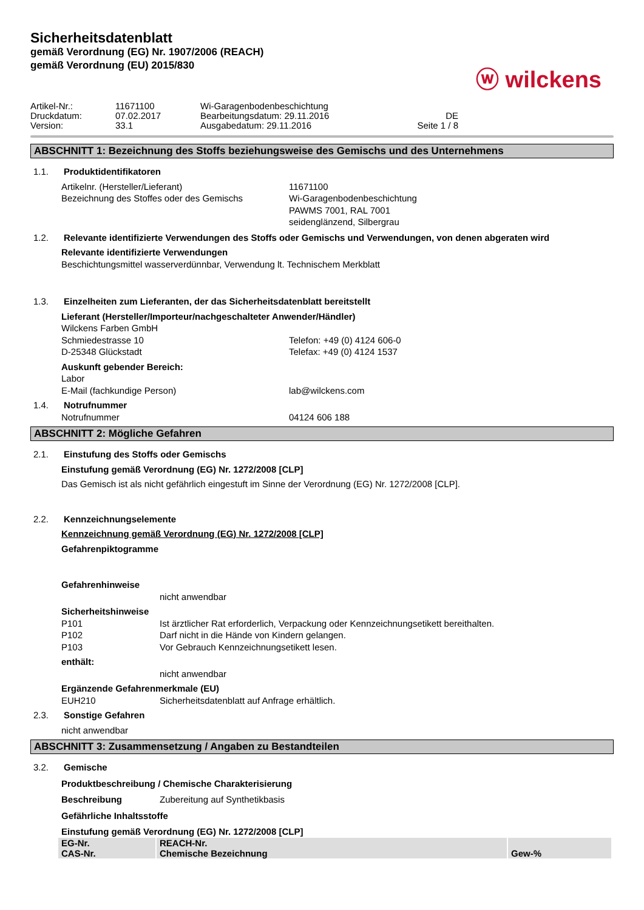Sicherheitsdatenblatt
gemäß Verordnung (EG) Nr. 1907/2006 (REACH)
gemäß Verordnung (EU) 2015/830
ⓦ wilckens
Artikel-Nr.:
11671100
Wi-Garagenbodenbeschichtung
Druckdatum:
07.02.2017
Bearbeitungsdatum: 29.11.2016
DE
Version:
33.1
Ausgabedatum: 29.11.2016
Seite 1 / 8
ABSCHNITT 1: Bezeichnung des Stoffs beziehungsweise des Gemischs und des Unternehmens
1.1. Produktidentifikatoren
Artikelnr. (Hersteller/Lieferant)
11671100
Bezeichnung des Stoffes oder des Gemischs
Wi-Garagenbodenbeschichtung
PAWMS 7001, RAL 7001
seidenglänzend, Silbergrau
1.2. Relevante identifizierte Verwendungen des Stoffs oder Gemischs und Verwendungen, von denen abgeraten wird
Relevante identifizierte Verwendungen
Beschichtungsmittel wasserverdünnbar, Verwendung lt. Technischem Merkblatt
1.3. Einzelheiten zum Lieferanten, der das Sicherheitsdatenblatt bereitstellt
Lieferant (Hersteller/Importeur/nachgeschalteter Anwender/Händler)
Wilckens Farben GmbH
Schmiedestrasse 10
Telefon: +49 (0) 4124 606-0
D-25348 Glückstadt
Telefax: +49 (0) 4124 1537
Auskunft gebender Bereich:
Labor
E-Mail (fachkundige Person)
lab@wilckens.com
1.4. Notrufnummer
Notrufnummer
04124 606 188
ABSCHNITT 2: Mögliche Gefahren
2.1. Einstufung des Stoffs oder Gemischs
Einstufung gemäß Verordnung (EG) Nr. 1272/2008 [CLP]
Das Gemisch ist als nicht gefährlich eingestuft im Sinne der Verordnung (EG) Nr. 1272/2008 [CLP].
2.2. Kennzeichnungselemente
Kennzeichnung gemäß Verordnung (EG) Nr. 1272/2008 [CLP]
Gefahrenpiktogramme
Gefahrenhinweise
nicht anwendbar
Sicherheitshinweise
P101
Ist ärztlicher Rat erforderlich, Verpackung oder Kennzeichnungsetikett bereithalten.
P102
Darf nicht in die Hände von Kindern gelangen.
P103
Vor Gebrauch Kennzeichnungsetikett lesen.
enthält:
nicht anwendbar
Ergänzende Gefahrenmerkmale (EU)
EUH210
Sicherheitsdatenblatt auf Anfrage erhältlich.
2.3. Sonstige Gefahren
nicht anwendbar
ABSCHNITT 3: Zusammensetzung / Angaben zu Bestandteilen
3.2. Gemische
Produktbeschreibung / Chemische Charakterisierung
Beschreibung
Zubereitung auf Synthetikbasis
Gefährliche Inhaltsstoffe
Einstufung gemäß Verordnung (EG) Nr. 1272/2008 [CLP]
| EG-Nr. CAS-Nr. | REACH-Nr. Chemische Bezeichnung | Gew-% |